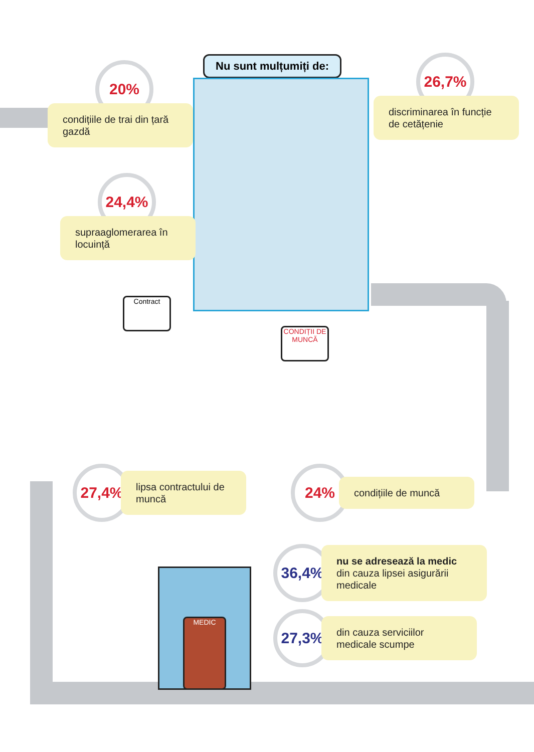Nu sunt mulțumiți de:
20%
condițiile de trai din țară gazdă
26,7%
discriminarea în funcție de cetățenie
24,4%
supraaglomerarea în locuință
Contract
CONDIȚII DE MUNCĂ
27,4%
lipsa contractului de muncă
24%
condițiile de muncă
MEDIC
36,4%
nu se adresează la medic din cauza lipsei asigurării medicale
27,3%
din cauza serviciilor medicale scumpe